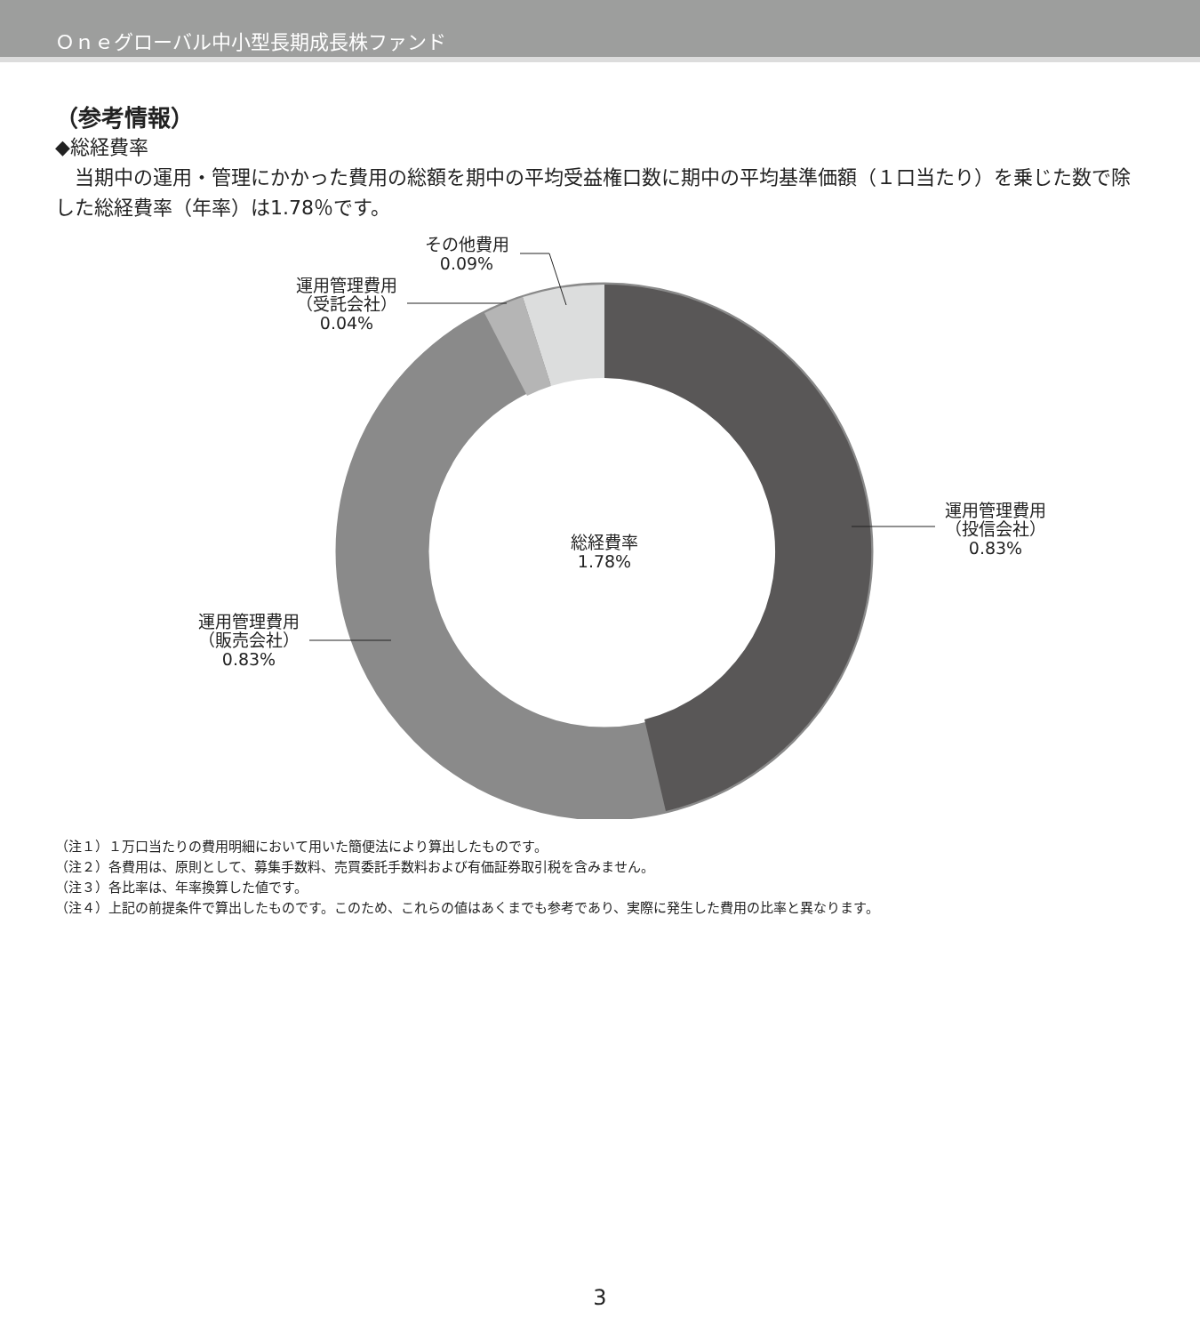Ｏｎｅグローバル中小型長期成長株ファンド
（参考情報）
◆総経費率
　当期中の運用・管理にかかった費用の総額を期中の平均受益権口数に期中の平均基準価額（１口当たり）を乗じた数で除した総経費率（年率）は1.78％です。
総経費率
1.78%
運用管理費用
（投信会社）
0.83%
運用管理費用
（販売会社）
0.83%
運用管理費用
（受託会社）
0.04%
その他費用
0.09%
（注１）１万口当たりの費用明細において用いた簡便法により算出したものです。
（注２）各費用は、原則として、募集手数料、売買委託手数料および有価証券取引税を含みません。
（注３）各比率は、年率換算した値です。
（注４）上記の前提条件で算出したものです。このため、これらの値はあくまでも参考であり、実際に発生した費用の比率と異なります。
3